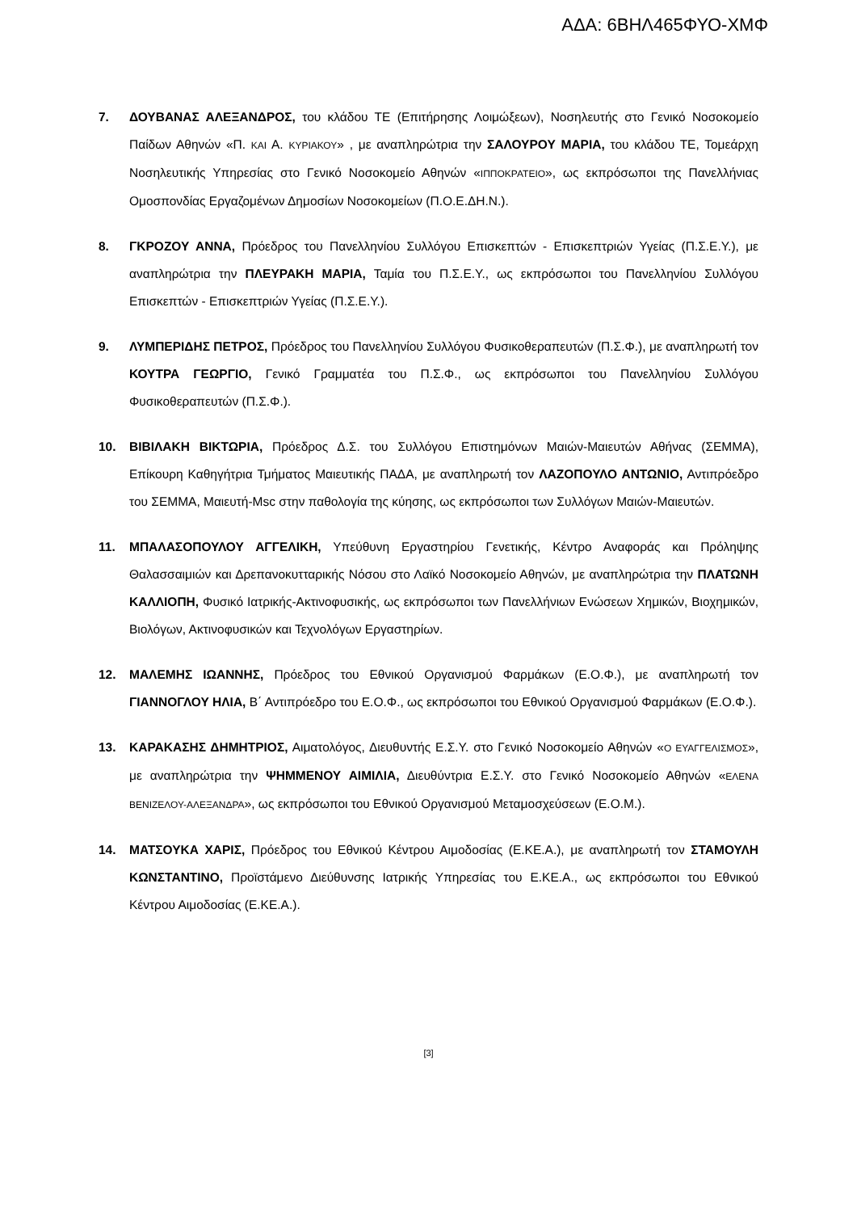ΑΔΑ: 6ΒΗΛ465ΦΥΟ-ΧΜΦ
7. ΔΟΥΒΑΝΑΣ ΑΛΕΞΑΝΔΡΟΣ, του κλάδου ΤΕ (Επιτήρησης Λοιμώξεων), Νοσηλευτής στο Γενικό Νοσοκομείο Παίδων Αθηνών «Π. ΚΑΙ Α. ΚΥΡΙΑΚΟΥ» , με αναπληρώτρια την ΣΑΛΟΥΡΟΥ ΜΑΡΙΑ, του κλάδου ΤΕ, Τομεάρχη Νοσηλευτικής Υπηρεσίας στο Γενικό Νοσοκομείο Αθηνών «ΙΠΠΟΚΡΑΤΕΙΟ», ως εκπρόσωποι της Πανελλήνιας Ομοσπονδίας Εργαζομένων Δημοσίων Νοσοκομείων (Π.Ο.Ε.ΔΗ.Ν.).
8. ΓΚΡΟΖΟΥ ΑΝΝΑ, Πρόεδρος του Πανελληνίου Συλλόγου Επισκεπτών - Επισκεπτριών Υγείας (Π.Σ.Ε.Υ.), με αναπληρώτρια την ΠΛΕΥΡΑΚΗ ΜΑΡΙΑ, Ταμία του Π.Σ.Ε.Υ., ως εκπρόσωποι του Πανελληνίου Συλλόγου Επισκεπτών - Επισκεπτριών Υγείας (Π.Σ.Ε.Υ.).
9. ΛΥΜΠΕΡΙΔΗΣ ΠΕΤΡΟΣ, Πρόεδρος του Πανελληνίου Συλλόγου Φυσικοθεραπευτών (Π.Σ.Φ.), με αναπληρωτή τον ΚΟΥΤΡΑ ΓΕΩΡΓΙΟ, Γενικό Γραμματέα του Π.Σ.Φ., ως εκπρόσωποι του Πανελληνίου Συλλόγου Φυσικοθεραπευτών (Π.Σ.Φ.).
10. ΒΙΒΙΛΑΚΗ ΒΙΚΤΩΡΙΑ, Πρόεδρος Δ.Σ. του Συλλόγου Επιστημόνων Μαιών-Μαιευτών Αθήνας (ΣΕΜΜΑ), Επίκουρη Καθηγήτρια Τμήματος Μαιευτικής ΠΑΔΑ, με αναπληρωτή τον ΛΑΖΟΠΟΥΛΟ ΑΝΤΩΝΙΟ, Αντιπρόεδρο του ΣΕΜΜΑ, Μαιευτή-Msc στην παθολογία της κύησης, ως εκπρόσωποι των Συλλόγων Μαιών-Μαιευτών.
11. ΜΠΑΛΑΣΟΠΟΥΛΟΥ ΑΓΓΕΛΙΚΗ, Υπεύθυνη Εργαστηρίου Γενετικής, Κέντρο Αναφοράς και Πρόληψης Θαλασσαιμιών και Δρεπανοκυτταρικής Νόσου στο Λαϊκό Νοσοκομείο Αθηνών, με αναπληρώτρια την ΠΛΑΤΩΝΗ ΚΑΛΛΙΟΠΗ, Φυσικό Ιατρικής-Ακτινοφυσικής, ως εκπρόσωποι των Πανελλήνιων Ενώσεων Χημικών, Βιοχημικών, Βιολόγων, Ακτινοφυσικών και Τεχνολόγων Εργαστηρίων.
12. ΜΑΛΕΜΗΣ ΙΩΑΝΝΗΣ, Πρόεδρος του Εθνικού Οργανισμού Φαρμάκων (Ε.Ο.Φ.), με αναπληρωτή τον ΓΙΑΝΝΟΓΛΟΥ ΗΛΙΑ, Β΄ Αντιπρόεδρο του Ε.Ο.Φ., ως εκπρόσωποι του Εθνικού Οργανισμού Φαρμάκων (Ε.Ο.Φ.).
13. ΚΑΡΑΚΑΣΗΣ ΔΗΜΗΤΡΙΟΣ, Αιματολόγος, Διευθυντής Ε.Σ.Υ. στο Γενικό Νοσοκομείο Αθηνών «Ο ΕΥΑΓΓΕΛΙΣΜΟΣ», με αναπληρώτρια την ΨΗΜΜΕΝΟΥ ΑΙΜΙΛΙΑ, Διευθύντρια Ε.Σ.Υ. στο Γενικό Νοσοκομείο Αθηνών «ΕΛΕΝΑ ΒΕΝΙΖΕΛΟΥ-ΑΛΕΞΑΝΔΡΑ», ως εκπρόσωποι του Εθνικού Οργανισμού Μεταμοσχεύσεων (Ε.Ο.Μ.).
14. ΜΑΤΣΟΥΚΑ ΧΑΡΙΣ, Πρόεδρος του Εθνικού Κέντρου Αιμοδοσίας (Ε.ΚΕ.Α.), με αναπληρωτή τον ΣΤΑΜΟΥΛΗ ΚΩΝΣΤΑΝΤΙΝΟ, Προϊστάμενο Διεύθυνσης Ιατρικής Υπηρεσίας του Ε.ΚΕ.Α., ως εκπρόσωποι του Εθνικού Κέντρου Αιμοδοσίας (Ε.ΚΕ.Α.).
[3]